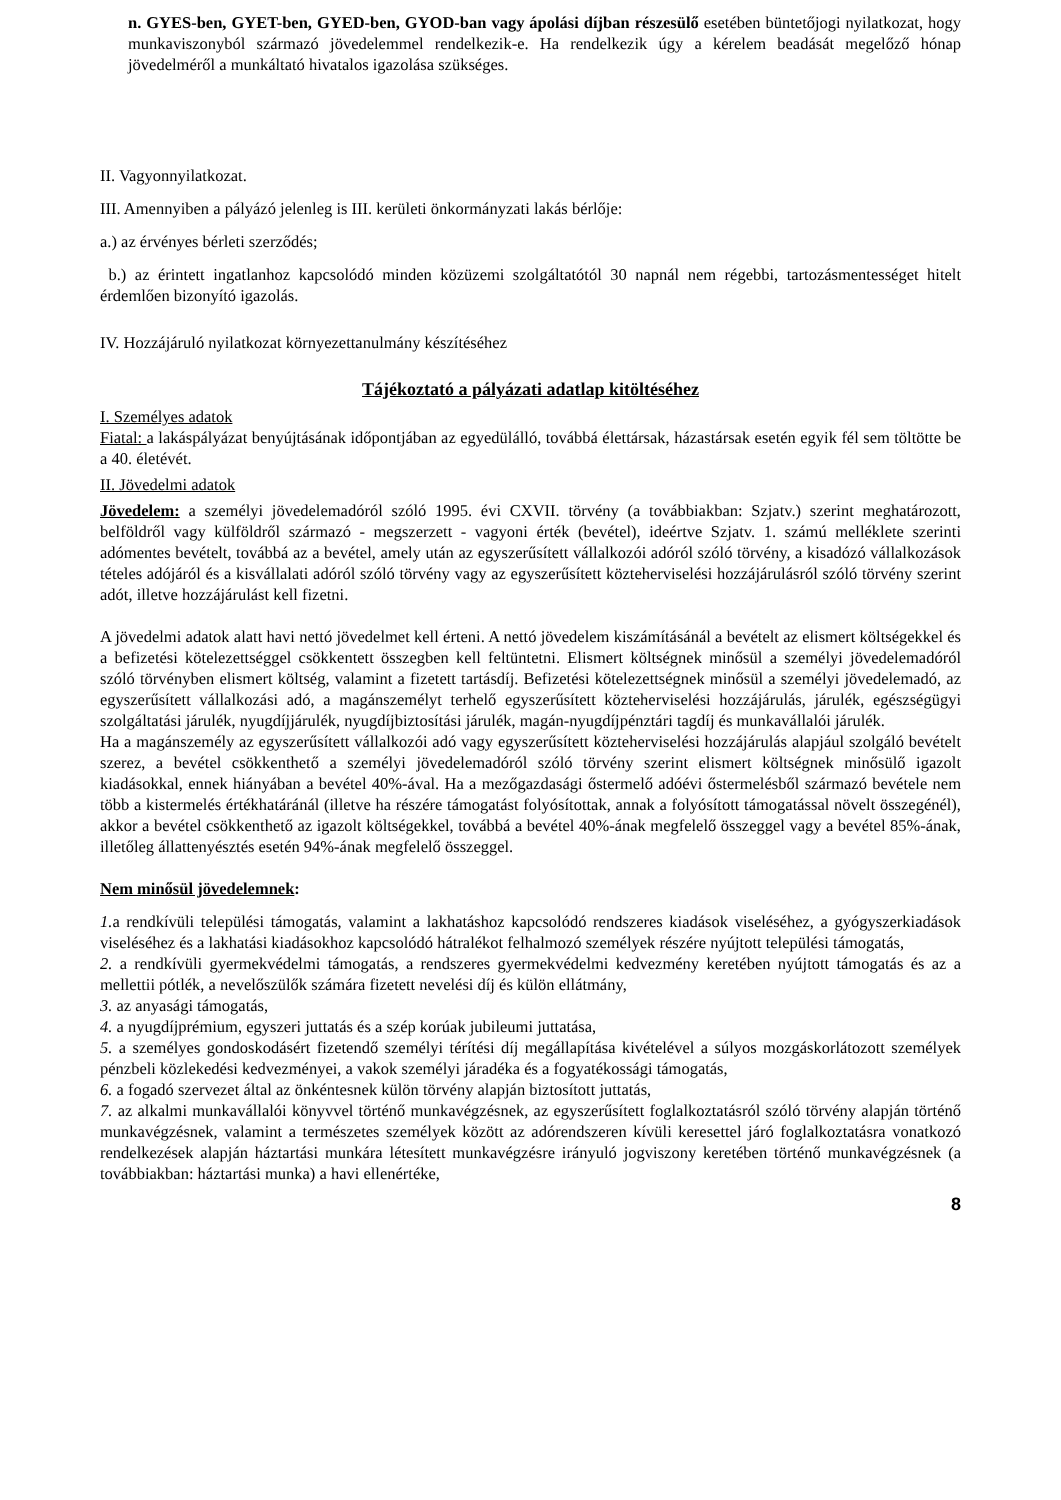n. GYES-ben, GYET-ben, GYED-ben, GYOD-ban vagy ápolási díjban részesülő esetében büntetőjogi nyilatkozat, hogy munkaviszonyból származó jövedelemmel rendelkezik-e. Ha rendelkezik úgy a kérelem beadását megelőző hónap jövedelméről a munkáltató hivatalos igazolása szükséges.
II. Vagyonnyilatkozat.
III. Amennyiben a pályázó jelenleg is III. kerületi önkormányzati lakás bérlője:
a.) az érvényes bérleti szerződés;
b.) az érintett ingatlanhoz kapcsolódó minden közüzemi szolgáltatótól 30 napnál nem régebbi, tartozásmentességet hitelt érdemlően bizonyító igazolás.
IV. Hozzájáruló nyilatkozat környezettanulmány készítéséhez
Tájékoztató a pályázati adatlap kitöltéséhez
I. Személyes adatok
Fiatal: a lakáspályázat benyújtásának időpontjában az egyedülálló, továbbá élettársak, házastársak esetén egyik fél sem töltötte be a 40. életévét.
II. Jövedelmi adatok
Jövedelem: a személyi jövedelemadóról szóló 1995. évi CXVII. törvény (a továbbiakban: Szjatv.) szerint meghatározott, belföldről vagy külföldről származó - megszerzett - vagyoni érték (bevétel), ideértve Szjatv. 1. számú melléklete szerinti adómentes bevételt, továbbá az a bevétel, amely után az egyszerűsített vállalkozói adóról szóló törvény, a kisadózó vállalkozások tételes adójáról és a kisvállalati adóról szóló törvény vagy az egyszerűsített közteherviselési hozzájárulásról szóló törvény szerint adót, illetve hozzájárulást kell fizetni.
A jövedelmi adatok alatt havi nettó jövedelmet kell érteni. A nettó jövedelem kiszámításánál a bevételt az elismert költségekkel és a befizetési kötelezettséggel csökkentett összegben kell feltüntetni. Elismert költségnek minősül a személyi jövedelemadóról szóló törvényben elismert költség, valamint a fizetett tartásdíj. Befizetési kötelezettségnek minősül a személyi jövedelemadó, az egyszerűsített vállalkozási adó, a magánszemélyt terhelő egyszerűsített közteherviselési hozzájárulás, járulék, egészségügyi szolgáltatási járulék, nyugdíjjárulék, nyugdíjbiztosítási járulék, magán-nyugdíjpénztári tagdíj és munkavállalói járulék.
Ha a magánszemély az egyszerűsített vállalkozói adó vagy egyszerűsített közteherviselési hozzájárulás alapjául szolgáló bevételt szerez, a bevétel csökkenthető a személyi jövedelemadóról szóló törvény szerint elismert költségnek minősülő igazolt kiadásokkal, ennek hiányában a bevétel 40%-ával. Ha a mezőgazdasági őstermelő adóévi őstermelésből származó bevétele nem több a kistermelés értékhatáránál (illetve ha részére támogatást folyósítottak, annak a folyósított támogatással növelt összegénél), akkor a bevétel csökkenthető az igazolt költségekkel, továbbá a bevétel 40%-ának megfelelő összeggel vagy a bevétel 85%-ának, illetőleg állattenyésztés esetén 94%-ának megfelelő összeggel.
Nem minősül jövedelemnek:
1. a rendkívüli települési támogatás, valamint a lakhatáshoz kapcsolódó rendszeres kiadások viseléséhez, a gyógyszerkiadások viseléséhez és a lakhatási kiadásokhoz kapcsolódó hátralékot felhalmozó személyek részére nyújtott települési támogatás,
2. a rendkívüli gyermekvédelmi támogatás, a rendszeres gyermekvédelmi kedvezmény keretében nyújtott támogatás és az a mellettii pótlék, a nevelőszülők számára fizetett nevelési díj és külön ellátmány,
3. az anyasági támogatás,
4. a nyugdíjprémium, egyszeri juttatás és a szép korúak jubileumi juttatása,
5. a személyes gondoskodásért fizetendő személyi térítési díj megállapítása kivételével a súlyos mozgáskorlátozott személyek pénzbeli közlekedési kedvezményei, a vakok személyi járadéka és a fogyatékossági támogatás,
6. a fogadó szervezet által az önkéntesnek külön törvény alapján biztosított juttatás,
7. az alkalmi munkavállalói könyvvel történő munkavégzésnek, az egyszerűsített foglalkoztatásról szóló törvény alapján történő munkavégzésnek, valamint a természetes személyek között az adórendszeren kívüli keresettel járó foglalkoztatásra vonatkozó rendelkezések alapján háztartási munkára létesített munkavégzésre irányuló jogviszony keretében történő munkavégzésnek (a továbbiakban: háztartási munka) a havi ellenértéke,
8